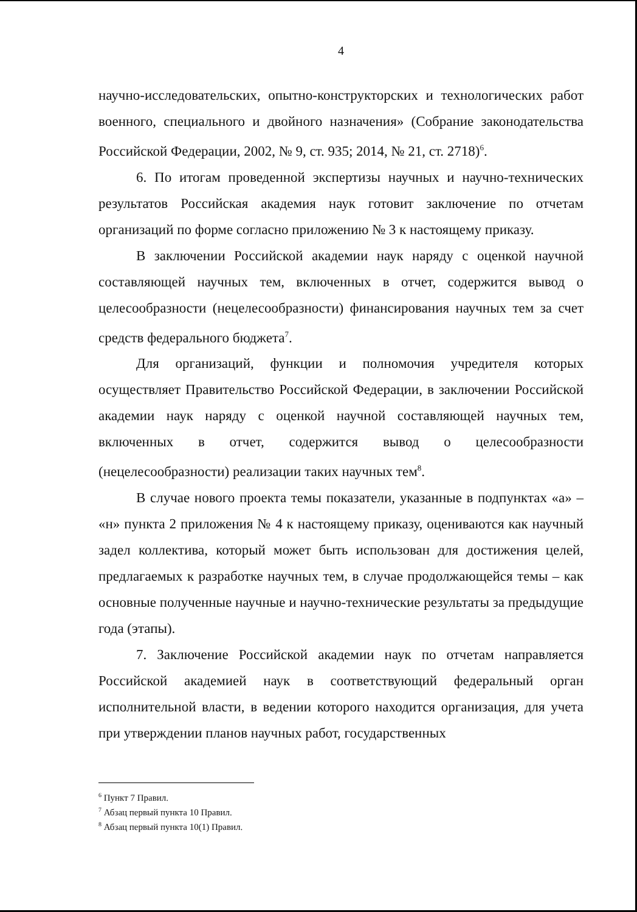4
научно-исследовательских, опытно-конструкторских и технологических работ военного, специального и двойного назначения» (Собрание законодательства Российской Федерации, 2002, № 9, ст. 935; 2014, № 21, ст. 2718)<sup>6</sup>.
6. По итогам проведенной экспертизы научных и научно-технических результатов Российская академия наук готовит заключение по отчетам организаций по форме согласно приложению № 3 к настоящему приказу.
В заключении Российской академии наук наряду с оценкой научной составляющей научных тем, включенных в отчет, содержится вывод о целесообразности (нецелесообразности) финансирования научных тем за счет средств федерального бюджета<sup>7</sup>.
Для организаций, функции и полномочия учредителя которых осуществляет Правительство Российской Федерации, в заключении Российской академии наук наряду с оценкой научной составляющей научных тем, включенных в отчет, содержится вывод о целесообразности (нецелесообразности) реализации таких научных тем<sup>8</sup>.
В случае нового проекта темы показатели, указанные в подпунктах «а» – «н» пункта 2 приложения № 4 к настоящему приказу, оцениваются как научный задел коллектива, который может быть использован для достижения целей, предлагаемых к разработке научных тем, в случае продолжающейся темы – как основные полученные научные и научно-технические результаты за предыдущие года (этапы).
7. Заключение Российской академии наук по отчетам направляется Российской академией наук в соответствующий федеральный орган исполнительной власти, в ведении которого находится организация, для учета при утверждении планов научных работ, государственных
<sup>6</sup> Пункт 7 Правил.
<sup>7</sup> Абзац первый пункта 10 Правил.
<sup>8</sup> Абзац первый пункта 10(1) Правил.